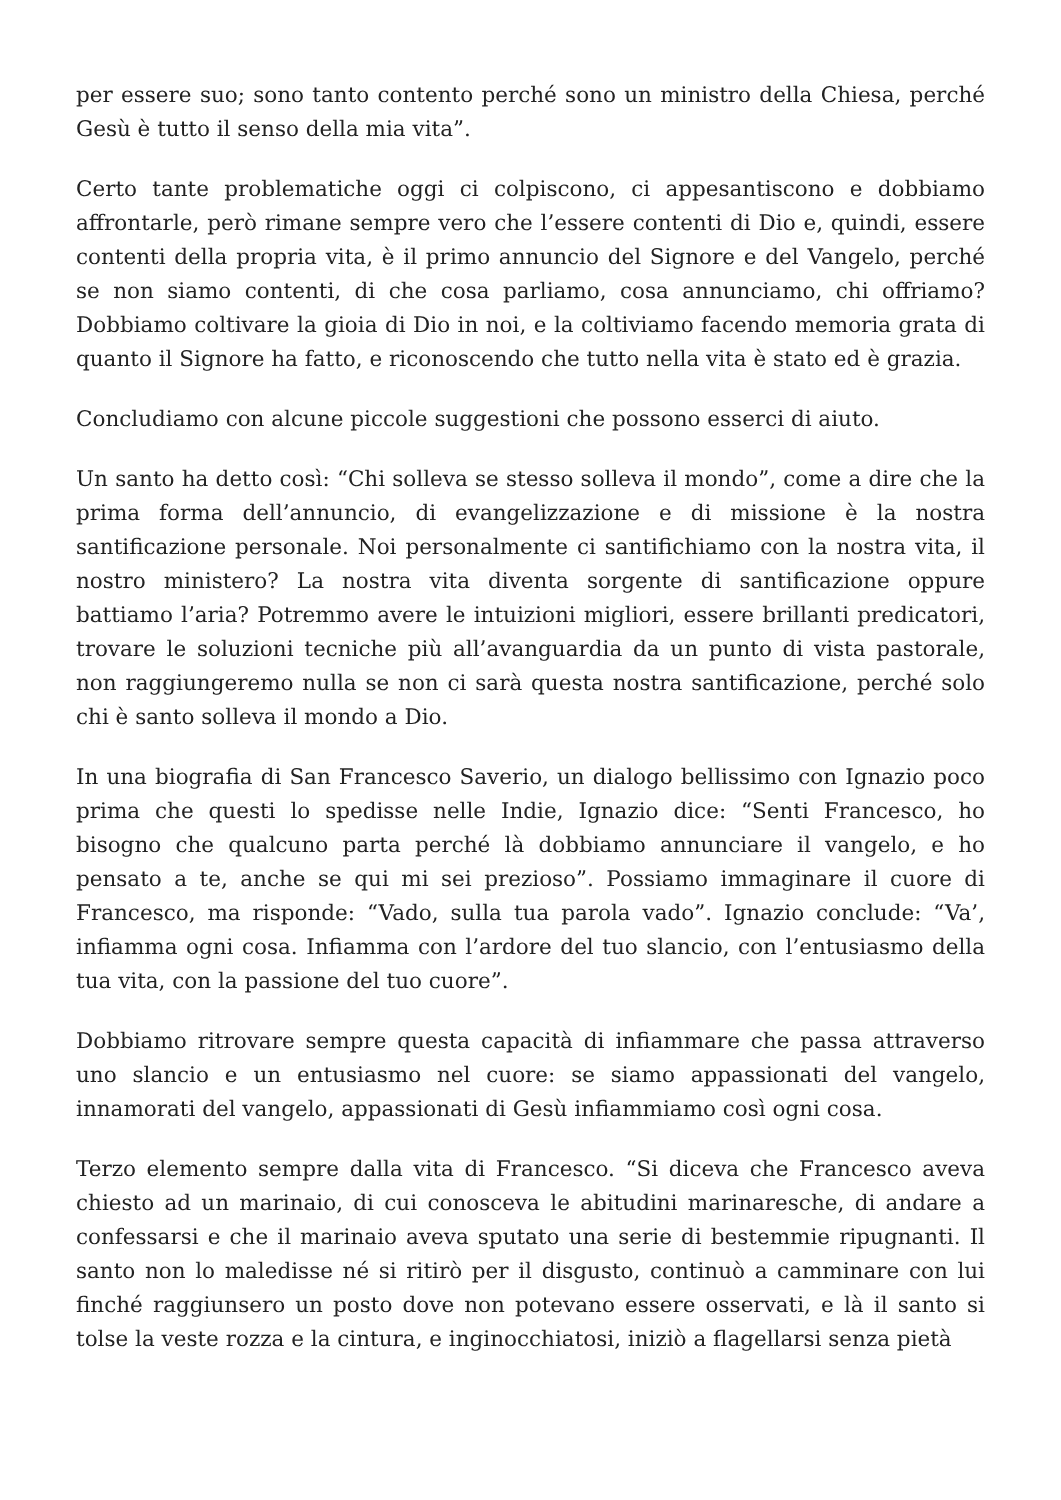per essere suo; sono tanto contento perché sono un ministro della Chiesa, perché Gesù è tutto il senso della mia vita”.
Certo tante problematiche oggi ci colpiscono, ci appesantiscono e dobbiamo affrontarle, però rimane sempre vero che l’essere contenti di Dio e, quindi, essere contenti della propria vita, è il primo annuncio del Signore e del Vangelo, perché se non siamo contenti, di che cosa parliamo, cosa annunciamo, chi offriamo? Dobbiamo coltivare la gioia di Dio in noi, e la coltiviamo facendo memoria grata di quanto il Signore ha fatto, e riconoscendo che tutto nella vita è stato ed è grazia.
Concludiamo con alcune piccole suggestioni che possono esserci di aiuto.
Un santo ha detto così: “Chi solleva se stesso solleva il mondo”, come a dire che la prima forma dell’annuncio, di evangelizzazione e di missione è la nostra santificazione personale. Noi personalmente ci santifichiamo con la nostra vita, il nostro ministero? La nostra vita diventa sorgente di santificazione oppure battiamo l’aria? Potremmo avere le intuizioni migliori, essere brillanti predicatori, trovare le soluzioni tecniche più all’avanguardia da un punto di vista pastorale, non raggiungeremo nulla se non ci sarà questa nostra santificazione, perché solo chi è santo solleva il mondo a Dio.
In una biografia di San Francesco Saverio, un dialogo bellissimo con Ignazio poco prima che questi lo spedisse nelle Indie, Ignazio dice: “Senti Francesco, ho bisogno che qualcuno parta perché là dobbiamo annunciare il vangelo, e ho pensato a te, anche se qui mi sei prezioso”. Possiamo immaginare il cuore di Francesco, ma risponde: “Vado, sulla tua parola vado”. Ignazio conclude: “Va’, infiamma ogni cosa. Infiamma con l’ardore del tuo slancio, con l’entusiasmo della tua vita, con la passione del tuo cuore”.
Dobbiamo ritrovare sempre questa capacità di infiammare che passa attraverso uno slancio e un entusiasmo nel cuore: se siamo appassionati del vangelo, innamorati del vangelo, appassionati di Gesù infiammiamo così ogni cosa.
Terzo elemento sempre dalla vita di Francesco. “Si diceva che Francesco aveva chiesto ad un marinaio, di cui conosceva le abitudini marinaresche, di andare a confessarsi e che il marinaio aveva sputato una serie di bestemmie ripugnanti. Il santo non lo maledisse né si ritirò per il disgusto, continuò a camminare con lui finché raggiunsero un posto dove non potevano essere osservati, e là il santo si tolse la veste rozza e la cintura, e inginocchiatosi, iniziò a flagellarsi senza pietà